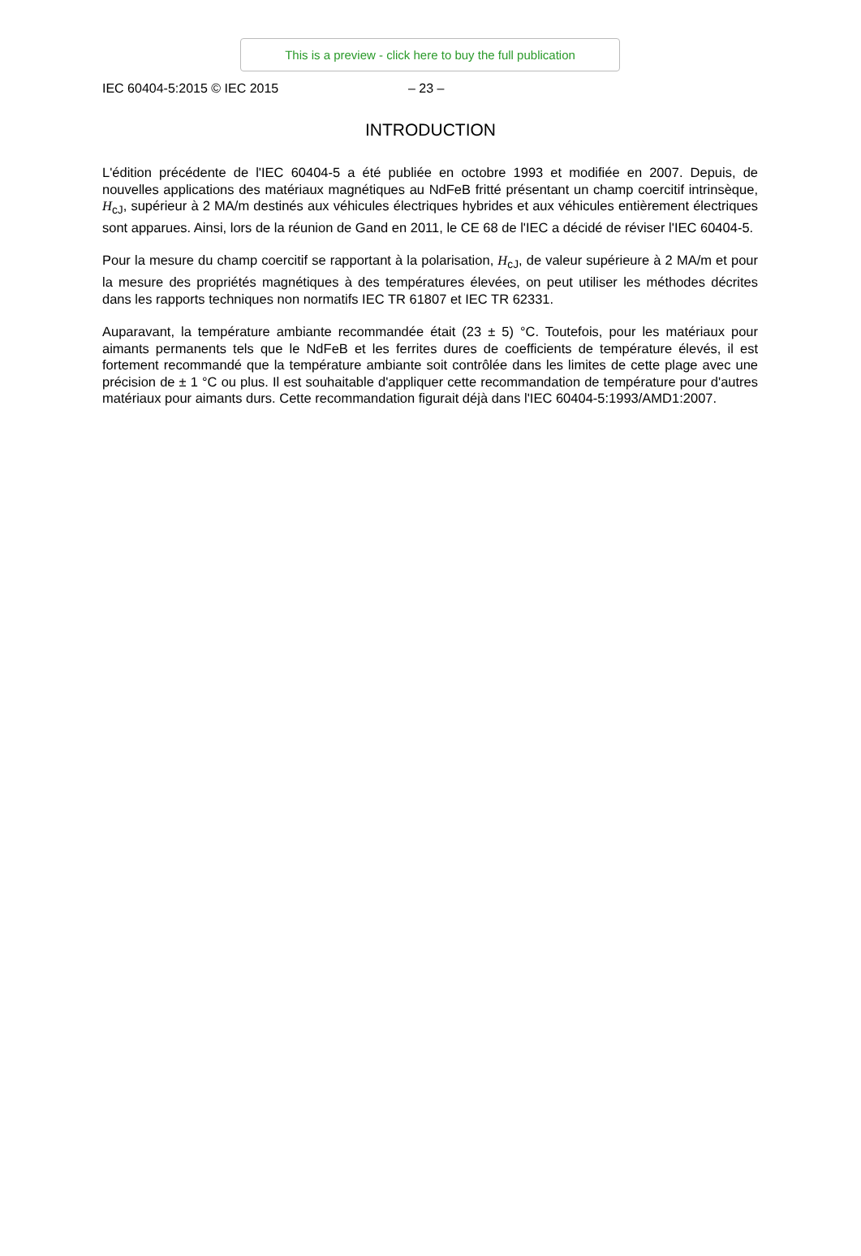This is a preview - click here to buy the full publication
IEC 60404-5:2015 © IEC 2015 – 23 –
INTRODUCTION
L'édition précédente de l'IEC 60404-5 a été publiée en octobre 1993 et modifiée en 2007. Depuis, de nouvelles applications des matériaux magnétiques au NdFeB fritté présentant un champ coercitif intrinsèque, H<sub>cJ</sub>, supérieur à 2 MA/m destinés aux véhicules électriques hybrides et aux véhicules entièrement électriques sont apparues. Ainsi, lors de la réunion de Gand en 2011, le CE 68 de l'IEC a décidé de réviser l'IEC 60404-5.
Pour la mesure du champ coercitif se rapportant à la polarisation, H<sub>cJ</sub>, de valeur supérieure à 2 MA/m et pour la mesure des propriétés magnétiques à des températures élevées, on peut utiliser les méthodes décrites dans les rapports techniques non normatifs IEC TR 61807 et IEC TR 62331.
Auparavant, la température ambiante recommandée était (23 ± 5) °C. Toutefois, pour les matériaux pour aimants permanents tels que le NdFeB et les ferrites dures de coefficients de température élevés, il est fortement recommandé que la température ambiante soit contrôlée dans les limites de cette plage avec une précision de ± 1 °C ou plus. Il est souhaitable d'appliquer cette recommandation de température pour d'autres matériaux pour aimants durs. Cette recommandation figurait déjà dans l'IEC 60404-5:1993/AMD1:2007.